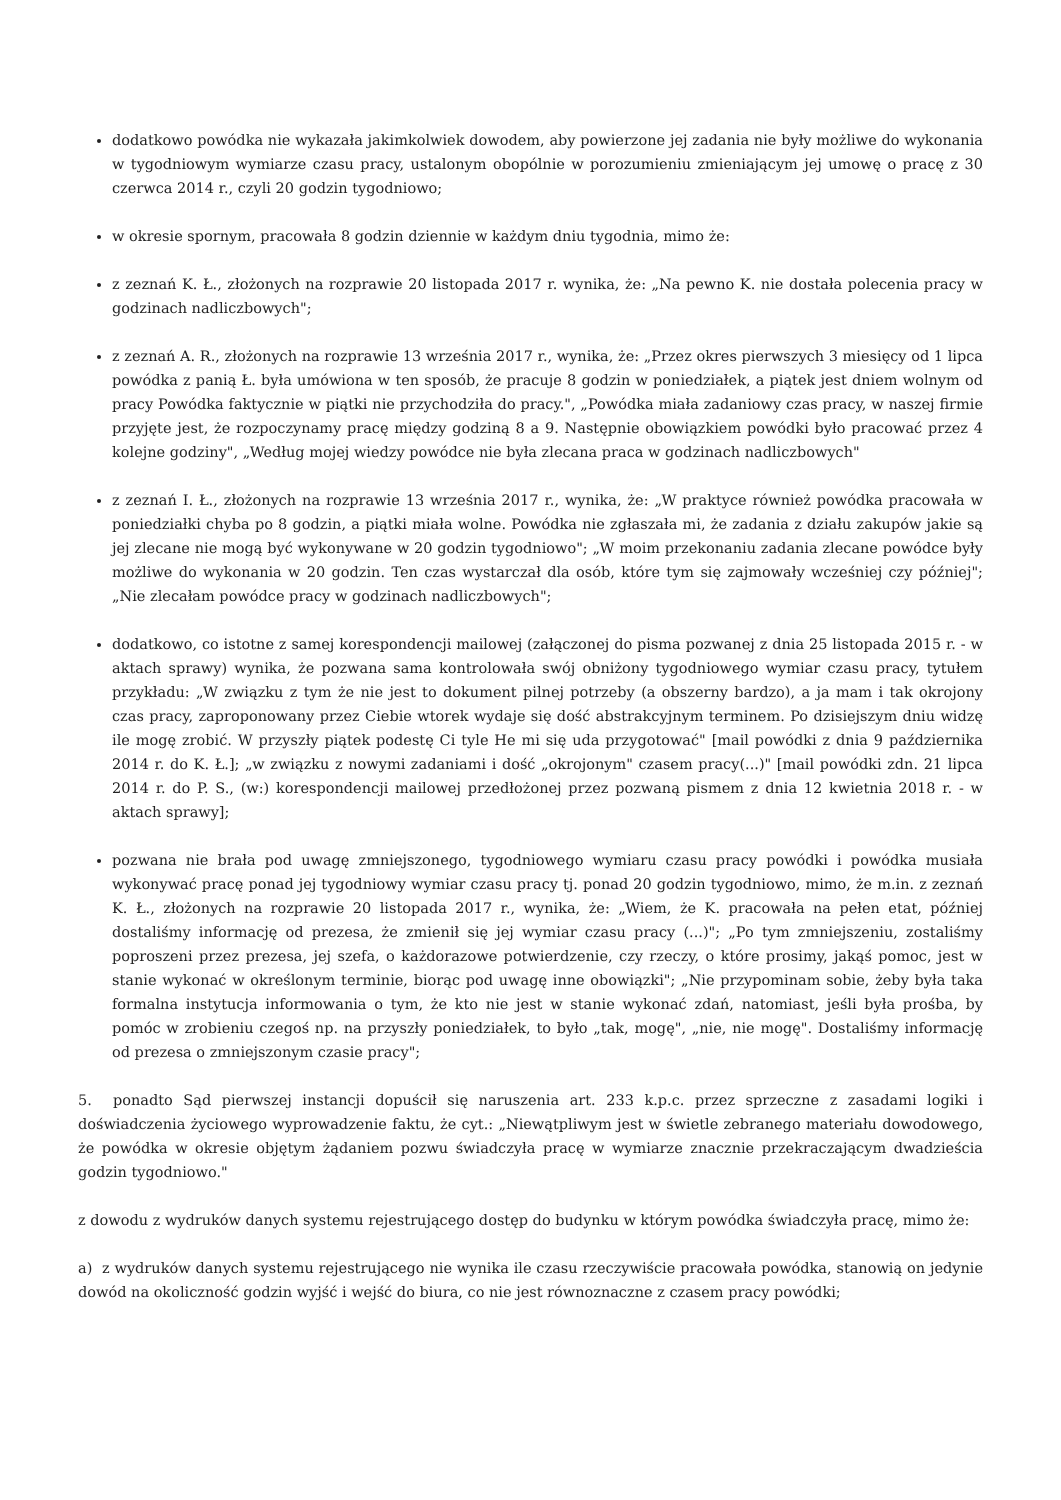dodatkowo powódka nie wykazała jakimkolwiek dowodem, aby powierzone jej zadania nie były możliwe do wykonania w tygodniowym wymiarze czasu pracy, ustalonym obopólnie w porozumieniu zmieniającym jej umowę o pracę z 30 czerwca 2014 r., czyli 20 godzin tygodniowo;
w okresie spornym, pracowała 8 godzin dziennie w każdym dniu tygodnia, mimo że:
z zeznań K. Ł., złożonych na rozprawie 20 listopada 2017 r. wynika, że: „Na pewno K. nie dostała polecenia pracy w godzinach nadliczbowych";
z zeznań A. R., złożonych na rozprawie 13 września 2017 r., wynika, że: „Przez okres pierwszych 3 miesięcy od 1 lipca powódka z panią Ł. była umówiona w ten sposób, że pracuje 8 godzin w poniedziałek, a piątek jest dniem wolnym od pracy Powódka faktycznie w piątki nie przychodziła do pracy.", „Powódka miała zadaniowy czas pracy, w naszej firmie przyjęte jest, że rozpoczynamy pracę między godziną 8 a 9. Następnie obowiązkiem powódki było pracować przez 4 kolejne godziny", „Według mojej wiedzy powódce nie była zlecana praca w godzinach nadliczbowych"
z zeznań I. Ł., złożonych na rozprawie 13 września 2017 r., wynika, że: „W praktyce również powódka pracowała w poniedziałki chyba po 8 godzin, a piątki miała wolne. Powódka nie zgłaszała mi, że zadania z działu zakupów jakie są jej zlecane nie mogą być wykonywane w 20 godzin tygodniowo"; „W moim przekonaniu zadania zlecane powódce były możliwe do wykonania w 20 godzin. Ten czas wystarczał dla osób, które tym się zajmowały wcześniej czy później"; „Nie zlecałam powódce pracy w godzinach nadliczbowych";
dodatkowo, co istotne z samej korespondencji mailowej (załączonej do pisma pozwanej z dnia 25 listopada 2015 r. - w aktach sprawy) wynika, że pozwana sama kontrolowała swój obniżony tygodniowego wymiar czasu pracy, tytułem przykładu: „W związku z tym że nie jest to dokument pilnej potrzeby (a obszerny bardzo), a ja mam i tak okrojony czas pracy, zaproponowany przez Ciebie wtorek wydaje się dość abstrakcyjnym terminem. Po dzisiejszym dniu widzę ile mogę zrobić. W przyszły piątek podestę Ci tyle He mi się uda przygotować" [mail powódki z dnia 9 października 2014 r. do K. Ł.]; „w związku z nowymi zadaniami i dość „okrojonym" czasem pracy(...)" [mail powódki zdn. 21 lipca 2014 r. do P. S., (w:) korespondencji mailowej przedłożonej przez pozwaną pismem z dnia 12 kwietnia 2018 r. - w aktach sprawy];
pozwana nie brała pod uwagę zmniejszonego, tygodniowego wymiaru czasu pracy powódki i powódka musiała wykonywać pracę ponad jej tygodniowy wymiar czasu pracy tj. ponad 20 godzin tygodniowo, mimo, że m.in. z zeznań K. Ł., złożonych na rozprawie 20 listopada 2017 r., wynika, że: „Wiem, że K. pracowała na pełen etat, później dostaliśmy informację od prezesa, że zmienił się jej wymiar czasu pracy (...)"; „Po tym zmniejszeniu, zostaliśmy poproszeni przez prezesa, jej szefa, o każdorazowe potwierdzenie, czy rzeczy, o które prosimy, jakąś pomoc, jest w stanie wykonać w określonym terminie, biorąc pod uwagę inne obowiązki"; „Nie przypominam sobie, żeby była taka formalna instytucja informowania o tym, że kto nie jest w stanie wykonać zdań, natomiast, jeśli była prośba, by pomóc w zrobieniu czegoś np. na przyszły poniedziałek, to było „tak, mogę", „nie, nie mogę". Dostaliśmy informację od prezesa o zmniejszonym czasie pracy";
5. ponadto Sąd pierwszej instancji dopuścił się naruszenia art. 233 k.p.c. przez sprzeczne z zasadami logiki i doświadczenia życiowego wyprowadzenie faktu, że cyt.: „Niewątpliwym jest w świetle zebranego materiału dowodowego, że powódka w okresie objętym żądaniem pozwu świadczyła pracę w wymiarze znacznie przekraczającym dwadzieścia godzin tygodniowo."
z dowodu z wydruków danych systemu rejestrującego dostęp do budynku w którym powódka świadczyła pracę, mimo że:
a) z wydruków danych systemu rejestrującego nie wynika ile czasu rzeczywiście pracowała powódka, stanowią on jedynie dowód na okoliczność godzin wyjść i wejść do biura, co nie jest równoznaczne z czasem pracy powódki;